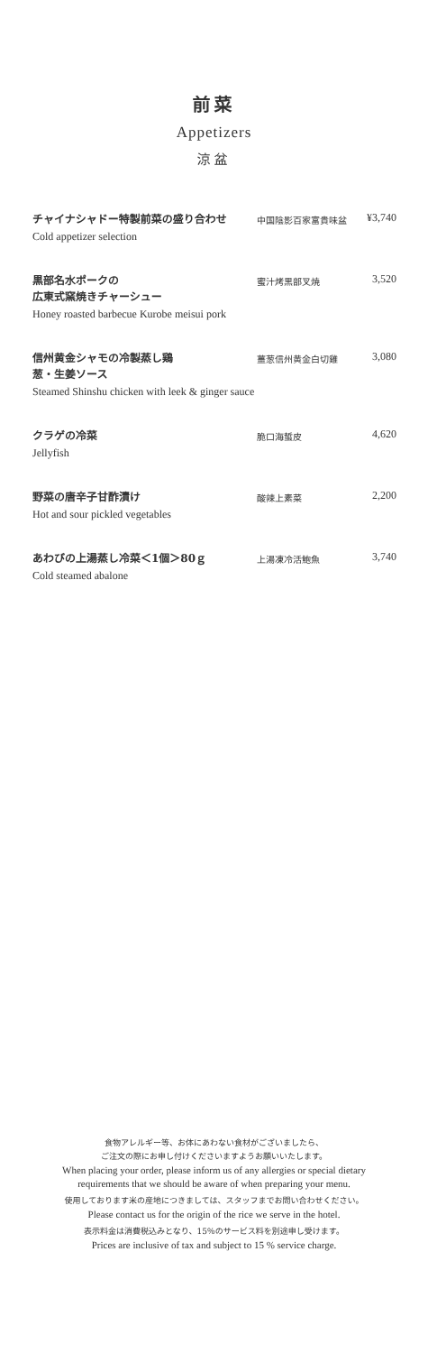前菜
Appetizers
涼盆
| チャイナシャドー特製前菜の盛り合わせ Cold appetizer selection | 中国陰影百家富貴味盆 | ¥3,740 |
| 黒部名水ポークの 広東式窯焼きチャーシュー Honey roasted barbecue Kurobe meisui pork | 蜜汁烤黒部叉焼 | 3,520 |
| 信州黄金シャモの冷製蒸し鶏 葱・生姜ソース Steamed Shinshu chicken with leek & ginger sauce | 薑葱信州黄金白切雞 | 3,080 |
| クラゲの冷菜 Jellyfish | 脆口海蜇皮 | 4,620 |
| 野菜の唐辛子甘酢漬け Hot and sour pickled vegetables | 酸辣上素菜 | 2,200 |
| あわびの上湯蒸し冷菜＜1個＞80ｇ Cold steamed abalone | 上湯凍冷活鮑魚 | 3,740 |
食物アレルギー等、お体にあわない食材がございましたら、
ご注文の際にお申し付けくださいますようお願いいたします。
When placing your order, please inform us of any allergies or special dietary
requirements that we should be aware of when preparing your menu.
使用しております米の産地につきましては、スタッフまでお問い合わせください。
Please contact us for the origin of the rice we serve in the hotel.
表示料金は消費税込みとなり、15％のサービス料を別途申し受けます。
Prices are inclusive of tax and subject to 15 % service charge.